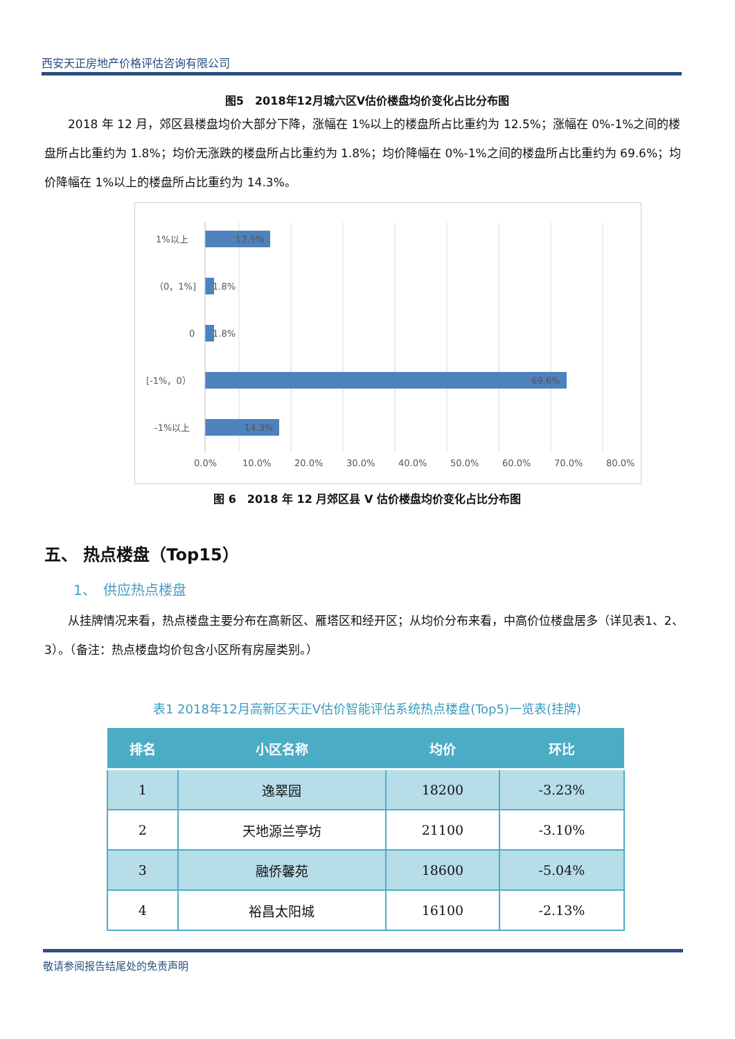西安天正房地产价格评估咨询有限公司
图5　2018年12月城六区V估价楼盘均价变化占比分布图
2018 年 12 月，郊区县楼盘均价大部分下降，涨幅在 1%以上的楼盘所占比重约为 12.5%；涨幅在 0%-1%之间的楼盘所占比重约为 1.8%；均价无涨跌的楼盘所占比重约为 1.8%；均价降幅在 0%-1%之间的楼盘所占比重约为 69.6%；均价降幅在 1%以上的楼盘所占比重约为 14.3%。
1%以上
（0，1%]
0
[-1%，0）
-1%以上
12.5%
1.8%
1.8%
69.6%
14.3%
0.0%
10.0%
20.0%
30.0%
40.0%
50.0%
60.0%
70.0%
80.0%
图 6　2018 年 12 月郊区县 V 估价楼盘均价变化占比分布图
五、 热点楼盘（Top15）
1、　供应热点楼盘
从挂牌情况来看，热点楼盘主要分布在高新区、雁塔区和经开区；从均价分布来看，中高价位楼盘居多（详见表1、2、3）。（备注：热点楼盘均价包含小区所有房屋类别。）
表1 2018年12月高新区天正V估价智能评估系统热点楼盘(Top5)一览表(挂牌)
| 排名 | 小区名称 | 均价 | 环比 |
| --- | --- | --- | --- |
| 1 | 逸翠园 | 18200 | -3.23% |
| 2 | 天地源兰亭坊 | 21100 | -3.10% |
| 3 | 融侨馨苑 | 18600 | -5.04% |
| 4 | 裕昌太阳城 | 16100 | -2.13% |
敬请参阅报告结尾处的免责声明